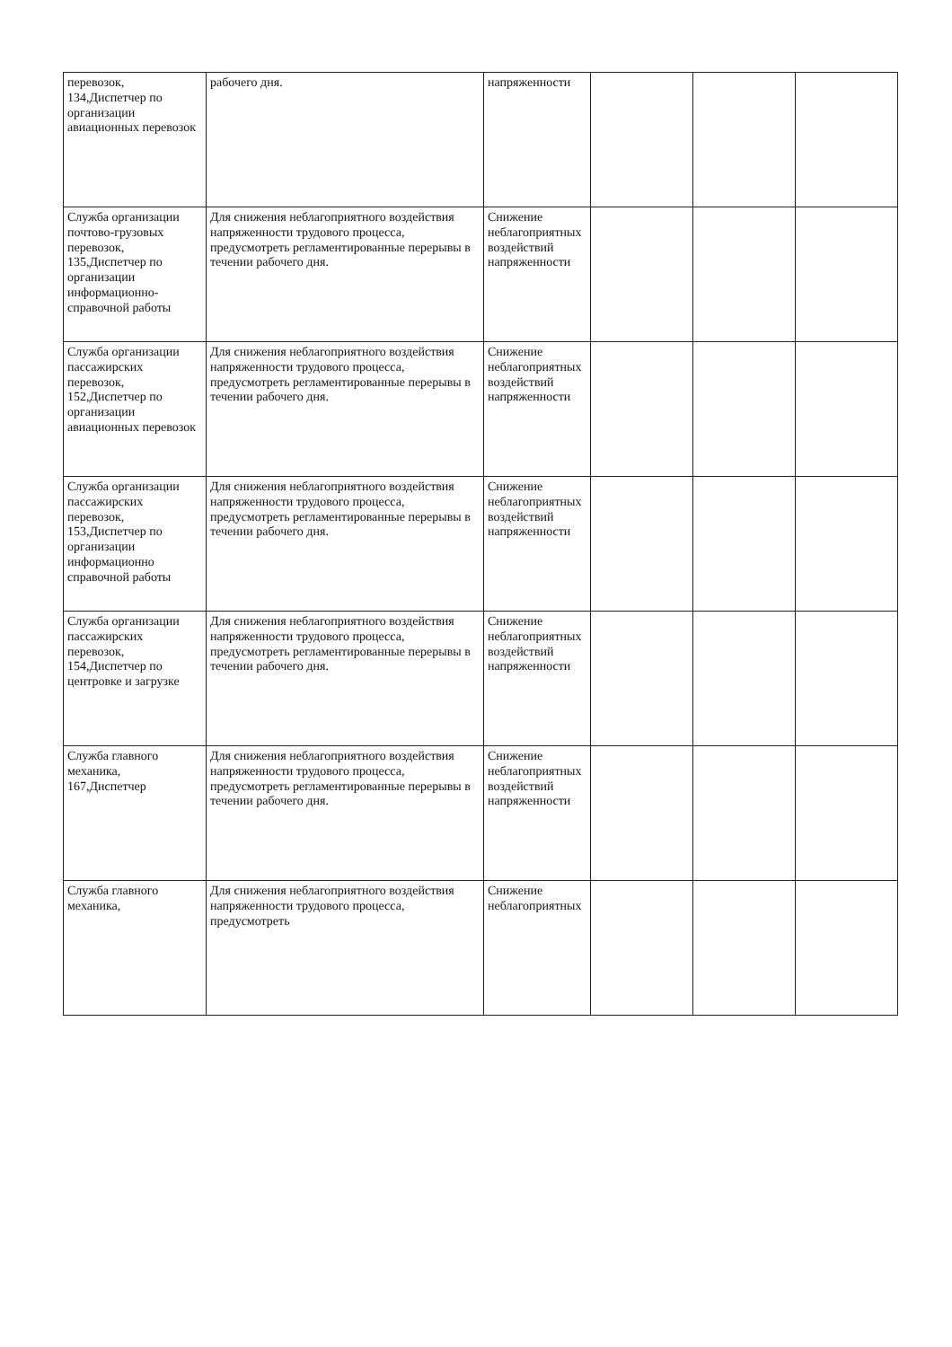| перевозок, 134,Диспетчер по организации авиационных перевозок | рабочего дня. | напряженности | | | |
| Служба организации почтово-грузовых перевозок, 135,Диспетчер по организации информационно-справочной работы | Для снижения неблагоприятного воздействия напряженности трудового процесса, предусмотреть регламентированные перерывы в течении рабочего дня. | Снижение неблагоприятных воздействий напряженности | | | |
| Служба организации пассажирских перевозок, 152,Диспетчер по организации авиационных перевозок | Для снижения неблагоприятного воздействия напряженности трудового процесса, предусмотреть регламентированные перерывы в течении рабочего дня. | Снижение неблагоприятных воздействий напряженности | | | |
| Служба организации пассажирских перевозок, 153,Диспетчер по организации информационно справочной работы | Для снижения неблагоприятного воздействия напряженности трудового процесса, предусмотреть регламентированные перерывы в течении рабочего дня. | Снижение неблагоприятных воздействий напряженности | | | |
| Служба организации пассажирских перевозок, 154,Диспетчер по центровке и загрузке | Для снижения неблагоприятного воздействия напряженности трудового процесса, предусмотреть регламентированные перерывы в течении рабочего дня. | Снижение неблагоприятных воздействий напряженности | | | |
| Служба главного механика, 167,Диспетчер | Для снижения неблагоприятного воздействия напряженности трудового процесса, предусмотреть регламентированные перерывы в течении рабочего дня. | Снижение неблагоприятных воздействий напряженности | | | |
| Служба главного механика, | Для снижения неблагоприятного воздействия напряженности трудового процесса, предусмотреть | Снижение неблагоприятных | | | |